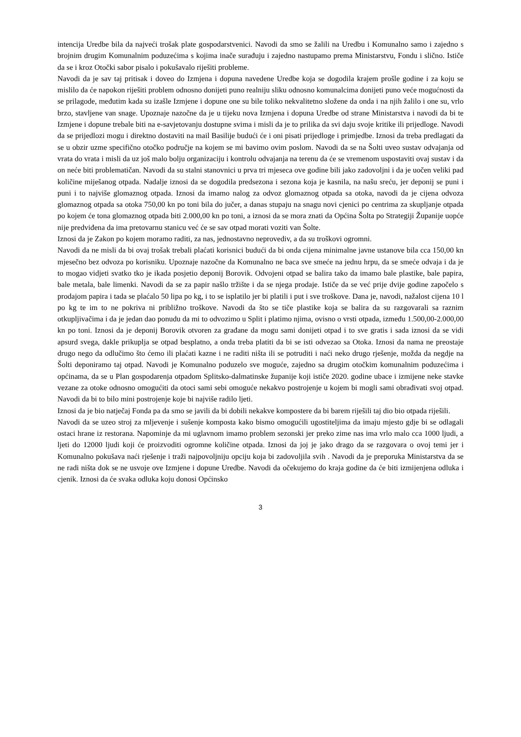intencija Uredbe bila da najveći trošak plate gospodarstvenici. Navodi da smo se žalili na Uredbu i Komunalno samo i zajedno s brojnim drugim Komunalnim poduzećima s kojima inače surađuju i zajedno nastupamo prema Ministarstvu, Fondu i slično. Ističe da se i kroz Otočki sabor pisalo i pokušavalo riješiti probleme.
Navodi da je sav taj pritisak i doveo do Izmjena i dopuna navedene Uredbe koja se dogodila krajem prošle godine i za koju se mislilo da će napokon riješiti problem odnosno donijeti puno realniju sliku odnosno komunalcima donijeti puno veće mogućnosti da se prilagode, međutim kada su izašle Izmjene i dopune one su bile toliko nekvalitetno složene da onda i na njih žalilo i one su, vrlo brzo, stavljene van snage. Upoznaje nazočne da je u tijeku nova Izmjena i dopuna Uredbe od strane Ministarstva i navodi da bi te Izmjene i dopune trebale biti na e-savjetovanju dostupne svima i misli da je to prilika da svi daju svoje kritike ili prijedloge. Navodi da se prijedlozi mogu i direktno dostaviti na mail Basilije budući će i oni pisati prijedloge i primjedbe. Iznosi da treba predlagati da se u obzir uzme specifično otočko područje na kojem se mi bavimo ovim poslom. Navodi da se na Šolti uveo sustav odvajanja od vrata do vrata i misli da uz još malo bolju organizaciju i kontrolu odvajanja na terenu da će se vremenom uspostaviti ovaj sustav i da on neće biti problematičan. Navodi da su stalni stanovnici u prva tri mjeseca ove godine bili jako zadovoljni i da je uočen veliki pad količine miješanog otpada. Nadalje iznosi da se dogodila predsezona i sezona koja je kasnila, na našu sreću, jer deponij se puni i puni i to najviše glomaznog otpada. Iznosi da imamo nalog za odvoz glomaznog otpada sa otoka, navodi da je cijena odvoza glomaznog otpada sa otoka 750,00 kn po toni bila do jučer, a danas stupaju na snagu novi cjenici po centrima za skupljanje otpada po kojem će tona glomaznog otpada biti 2.000,00 kn po toni, a iznosi da se mora znati da Općina Šolta po Strategiji Županije uopće nije predviđena da ima pretovarnu stanicu već će se sav otpad morati voziti van Šolte.
Iznosi da je Zakon po kojem moramo raditi, za nas, jednostavno neprovediv, a da su troškovi ogromni.
Navodi da ne misli da bi ovaj trošak trebali plaćati korisnici budući da bi onda cijena minimalne javne ustanove bila cca 150,00 kn mjesečno bez odvoza po korisniku. Upoznaje nazočne da Komunalno ne baca sve smeće na jednu hrpu, da se smeće odvaja i da je to mogao vidjeti svatko tko je ikada posjetio deponij Borovik. Odvojeni otpad se balira tako da imamo bale plastike, bale papira, bale metala, bale limenki. Navodi da se za papir našlo tržište i da se njega prodaje. Ističe da se već prije dvije godine započelo s prodajom papira i tada se plaćalo 50 lipa po kg, i to se isplatilo jer bi platili i put i sve troškove. Dana je, navodi, nažalost cijena 10 l po kg te im to ne pokriva ni približno troškove. Navodi da što se tiče plastike koja se balira da su razgovarali sa raznim otkupljivačima i da je jedan dao ponudu da mi to odvozimo u Split i platimo njima, ovisno o vrsti otpada, između 1.500,00-2.000,00 kn po toni. Iznosi da je deponij Borovik otvoren za građane da mogu sami donijeti otpad i to sve gratis i sada iznosi da se vidi apsurd svega, dakle prikuplja se otpad besplatno, a onda treba platiti da bi se isti odvezao sa Otoka. Iznosi da nama ne preostaje drugo nego da odlučimo što ćemo ili plaćati kazne i ne raditi ništa ili se potruditi i naći neko drugo rješenje, možda da negdje na Šolti deponiramo taj otpad. Navodi je Komunalno poduzelo sve moguće, zajedno sa drugim otočkim komunalnim poduzećima i općinama, da se u Plan gospodarenja otpadom Splitsko-dalmatinske županije koji ističe 2020. godine ubace i izmijene neke stavke vezane za otoke odnosno omogućiti da otoci sami sebi omoguće nekakvo postrojenje u kojem bi mogli sami obrađivati svoj otpad. Navodi da bi to bilo mini postrojenje koje bi najviše radilo ljeti.
Iznosi da je bio natječaj Fonda pa da smo se javili da bi dobili nekakve kompostere da bi barem riješili taj dio bio otpada riješili.
Navodi da se uzeo stroj za mljevenje i sušenje komposta kako bismo omogućili ugostiteljima da imaju mjesto gdje bi se odlagali ostaci hrane iz restorana. Napominje da mi uglavnom imamo problem sezonski jer preko zime nas ima vrlo malo cca 1000 ljudi, a ljeti do 12000 ljudi koji će proizvoditi ogromne količine otpada. Iznosi da joj je jako drago da se razgovara o ovoj temi jer i Komunalno pokušava naći rješenje i traži najpovoljniju opciju koja bi zadovoljila svih . Navodi da je preporuka Ministarstva da se ne radi ništa dok se ne usvoje ove Izmjene i dopune Uredbe. Navodi da očekujemo do kraja godine da će biti izmijenjena odluka i cjenik. Iznosi da će svaka odluka koju donosi Općinsko
3